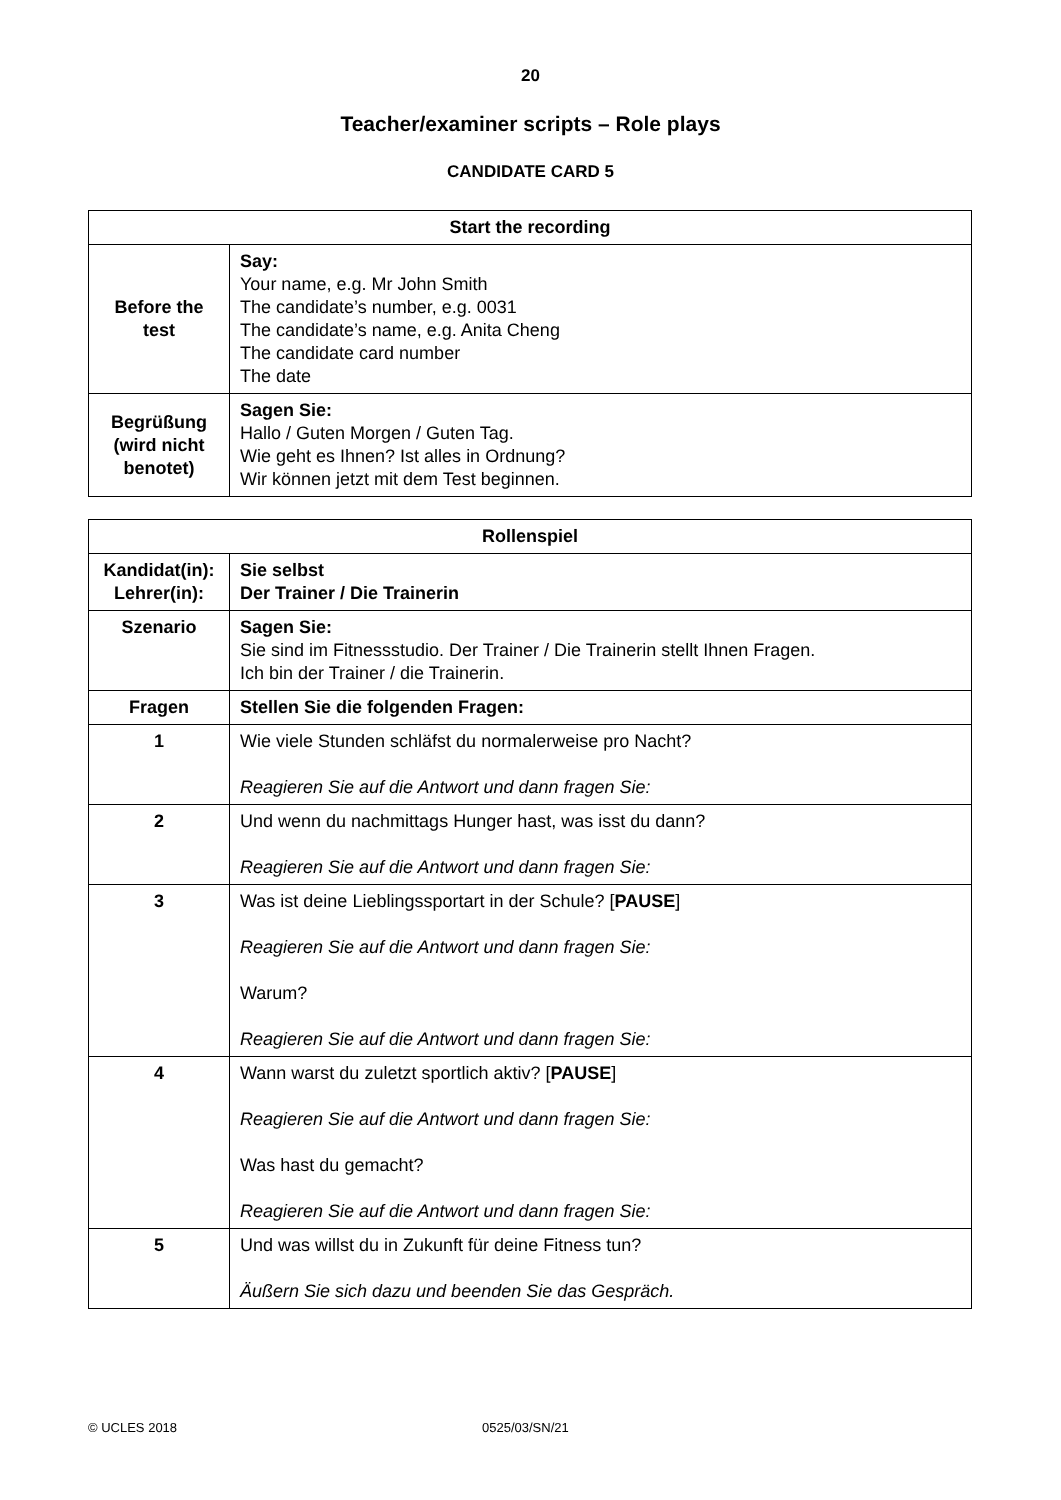20
Teacher/examiner scripts – Role plays
CANDIDATE CARD 5
| Start the recording | |
| --- | --- |
| Before the test | Say: Your name, e.g. Mr John Smith The candidate’s number, e.g. 0031 The candidate’s name, e.g. Anita Cheng The candidate card number The date |
| Begrüßung (wird nicht benotet) | Sagen Sie: Hallo / Guten Morgen / Guten Tag. Wie geht es Ihnen? Ist alles in Ordnung? Wir können jetzt mit dem Test beginnen. |
| Rollenspiel | |
| --- | --- |
| Kandidat(in): Lehrer(in): | Sie selbst Der Trainer / Die Trainerin |
| Szenario | Sagen Sie: Sie sind im Fitnessstudio. Der Trainer / Die Trainerin stellt Ihnen Fragen. Ich bin der Trainer / die Trainerin. |
| Fragen | Stellen Sie die folgenden Fragen: |
| 1 | Wie viele Stunden schläfst du normalerweise pro Nacht? Reagieren Sie auf die Antwort und dann fragen Sie: |
| 2 | Und wenn du nachmittags Hunger hast, was isst du dann? Reagieren Sie auf die Antwort und dann fragen Sie: |
| 3 | Was ist deine Lieblingssportart in der Schule? [ PAUSE ] Reagieren Sie auf die Antwort und dann fragen Sie: Warum? Reagieren Sie auf die Antwort und dann fragen Sie: |
| 4 | Wann warst du zuletzt sportlich aktiv? [ PAUSE ] Reagieren Sie auf die Antwort und dann fragen Sie: Was hast du gemacht? Reagieren Sie auf die Antwort und dann fragen Sie: |
| 5 | Und was willst du in Zukunft für deine Fitness tun? Äußern Sie sich dazu und beenden Sie das Gespräch. |
© UCLES 2018 0525/03/SN/21